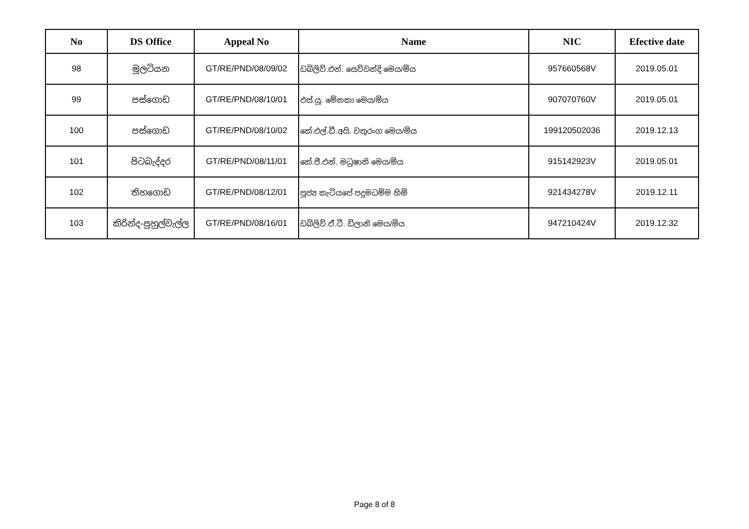| No | DS Office | Appeal No | Name | NIC | Efective date |
| --- | --- | --- | --- | --- | --- |
| 98 | මූලටියන | GT/RE/PND/08/09/02 | ඩබ්ලිව්.එන්. සෙව්වන්දි මෙය/මිය | 957660568V | 2019.05.01 |
| 99 | පස්ගොඩ | GT/RE/PND/08/10/01 | එස්.යූ. මේනකා මෙය/මිය | 907070760V | 2019.05.01 |
| 100 | පස්ගොඩ | GT/RE/PND/08/10/02 | කේ.එල්.ඩී.අයි. චතුරංග මෙය/මිය | 199120502036 | 2019.12.13 |
| 101 | පිටබැද්දර | GT/RE/PND/08/11/01 | කේ.ජී.එන්. මධුෂානි මෙය/මිය | 915142923V | 2019.05.01 |
| 102 | තිහගොඩ | GT/RE/PND/08/12/01 | පූජ්‍ය කැටියපේ පදුමධම්ම හිමි | 921434278V | 2019.12.11 |
| 103 | කිරින්ද-පුහුල්වැල්ල | GT/RE/PND/08/16/01 | ඩබ්ලිව්.ඒ.ටී. ඩිලානි මෙය/මිය | 947210424V | 2019.12.32 |
Page 8 of 8